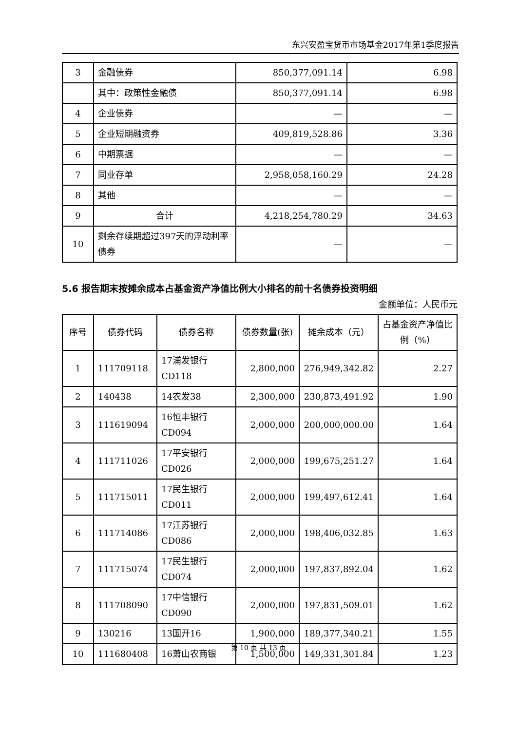东兴安盈宝货币市场基金2017年第1季度报告
| 3 | 金融债券 | 850,377,091.14 | 6.98 |
| | 其中：政策性金融债 | 850,377,091.14 | 6.98 |
| 4 | 企业债券 | — | — |
| 5 | 企业短期融资券 | 409,819,528.86 | 3.36 |
| 6 | 中期票据 | — | — |
| 7 | 同业存单 | 2,958,058,160.29 | 24.28 |
| 8 | 其他 | — | — |
| 9 | 合计 | 4,218,254,780.29 | 34.63 |
| 10 | 剩余存续期超过397天的浮动利率债券 | — | — |
5.6 报告期末按摊余成本占基金资产净值比例大小排名的前十名债券投资明细
金额单位：人民币元
| 序号 | 债券代码 | 债券名称 | 债券数量(张) | 摊余成本（元） | 占基金资产净值比例（%） |
| --- | --- | --- | --- | --- | --- |
| 1 | 111709118 | 17浦发银行CD118 | 2,800,000 | 276,949,342.82 | 2.27 |
| 2 | 140438 | 14农发38 | 2,300,000 | 230,873,491.92 | 1.90 |
| 3 | 111619094 | 16恒丰银行CD094 | 2,000,000 | 200,000,000.00 | 1.64 |
| 4 | 111711026 | 17平安银行CD026 | 2,000,000 | 199,675,251.27 | 1.64 |
| 5 | 111715011 | 17民生银行CD011 | 2,000,000 | 199,497,612.41 | 1.64 |
| 6 | 111714086 | 17江苏银行CD086 | 2,000,000 | 198,406,032.85 | 1.63 |
| 7 | 111715074 | 17民生银行CD074 | 2,000,000 | 197,837,892.04 | 1.62 |
| 8 | 111708090 | 17中信银行CD090 | 2,000,000 | 197,831,509.01 | 1.62 |
| 9 | 130216 | 13国开16 | 1,900,000 | 189,377,340.21 | 1.55 |
| 10 | 111680408 | 16萧山农商银 | 1,500,000 | 149,331,301.84 | 1.23 |
第 10 页 共 13 页